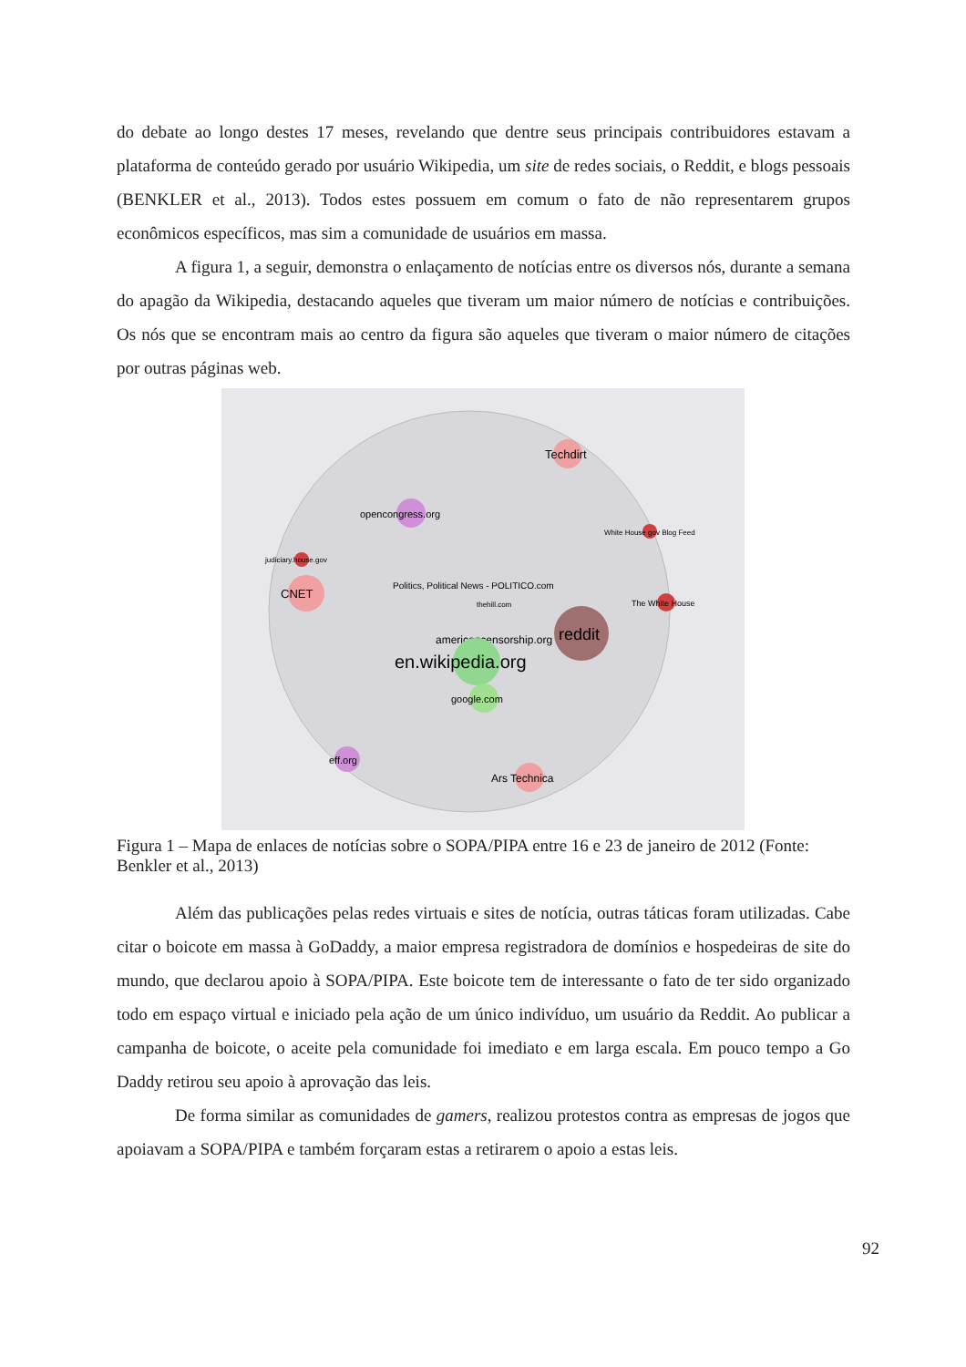do debate ao longo destes 17 meses, revelando que dentre seus principais contribuidores estavam a plataforma de conteúdo gerado por usuário Wikipedia, um site de redes sociais, o Reddit, e blogs pessoais (BENKLER et al., 2013). Todos estes possuem em comum o fato de não representarem grupos econômicos específicos, mas sim a comunidade de usuários em massa.
A figura 1, a seguir, demonstra o enlaçamento de notícias entre os diversos nós, durante a semana do apagão da Wikipedia, destacando aqueles que tiveram um maior número de notícias e contribuições. Os nós que se encontram mais ao centro da figura são aqueles que tiveram o maior número de citações por outras páginas web.
Techdirt
opencongress.org
White House gov Blog Feed
judiciary.house.gov
CNET
Politics, Political News - POLITICO.com
thehill.com
The White House
reddit
americancensorship.org
en.wikipedia.org
google.com
eff.org
Ars Technica
Figura 1 – Mapa de enlaces de notícias sobre o SOPA/PIPA entre 16 e 23 de janeiro de 2012 (Fonte: Benkler et al., 2013)
Além das publicações pelas redes virtuais e sites de notícia, outras táticas foram utilizadas. Cabe citar o boicote em massa à GoDaddy, a maior empresa registradora de domínios e hospedeiras de site do mundo, que declarou apoio à SOPA/PIPA. Este boicote tem de interessante o fato de ter sido organizado todo em espaço virtual e iniciado pela ação de um único indivíduo, um usuário da Reddit. Ao publicar a campanha de boicote, o aceite pela comunidade foi imediato e em larga escala. Em pouco tempo a Go Daddy retirou seu apoio à aprovação das leis.
De forma similar as comunidades de gamers, realizou protestos contra as empresas de jogos que apoiavam a SOPA/PIPA e também forçaram estas a retirarem o apoio a estas leis.
92